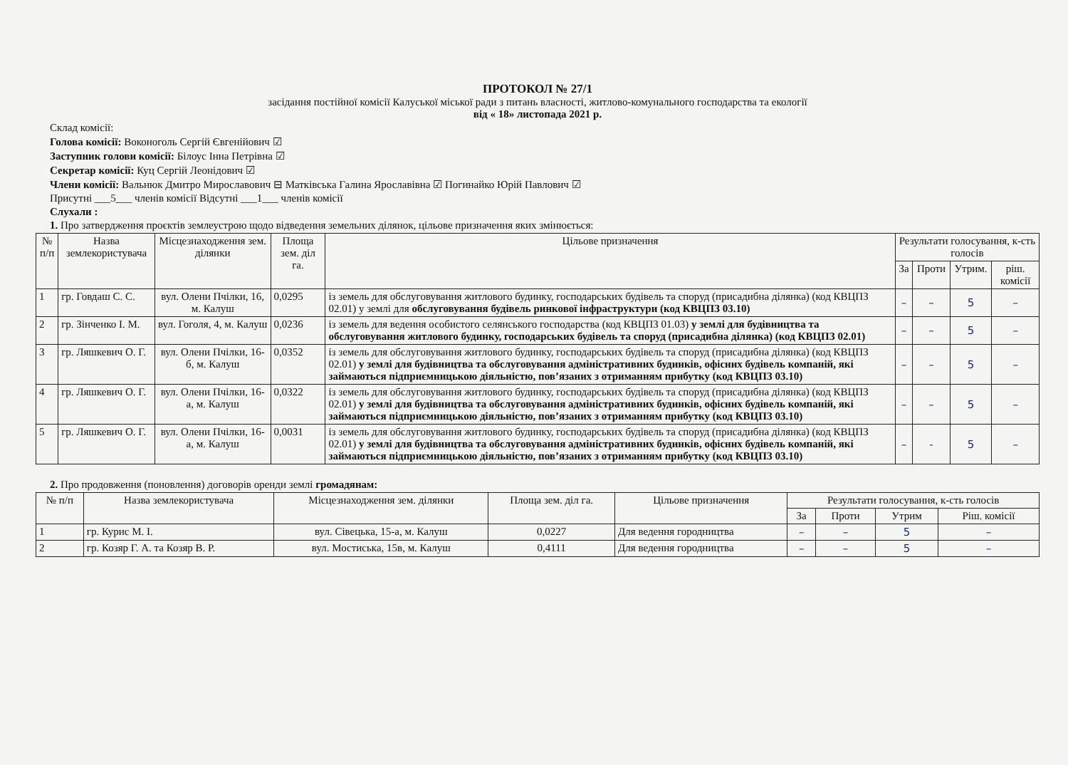ПРОТОКОЛ № 27/1
засідання постійної комісії Калуської міської ради з питань власності, житлово-комунального господарства та екології
від « 18» листопада 2021 р.
Склад комісії:
Голова комісії: Воконоголь Сергій Євгенійович ☑
Заступник голови комісії: Білоус Інна Петрівна ☑
Секретар комісії: Куц Сергій Леонідович ☑
Члени комісії: Вальнюк Дмитро Мирославович ⊟ Матківська Галина Ярославівна ☑ Погинайко Юрій Павлович ☑
Присутні ___5___ членів комісії Відсутні ___1___ членів комісії
Слухали :
1. Про затвердження проєктів землеустрою щодо відведення земельних ділянок, цільове призначення яких змінюється:
| № п/п | Назва землекористувача | Місцезнаходження зем. ділянки | Площа зем. діл га. | Цільове призначення | Результати голосування, к-сть голосів | | | |
| --- | --- | --- | --- | --- | --- | --- | --- | --- |
| | | | | | За | Проти | Утрим. | ріш. комісії |
| 1 | гр. Говдаш С. С. | вул. Олени Пчілки, 16, м. Калуш | 0,0295 | із земель для обслуговування житлового будинку, господарських будівель та споруд (присадибна ділянка) (код КВЦПЗ 02.01) у землі для обслуговування будівель ринкової інфраструктури (код КВЦПЗ 03.10) | – | – | 5 | – |
| 2 | гр. Зінченко І. М. | вул. Гоголя, 4, м. Калуш | 0,0236 | із земель для ведення особистого селянського господарства (код КВЦПЗ 01.03) у землі для будівництва та обслуговування житлового будинку, господарських будівель та споруд (присадибна ділянка) (код КВЦПЗ 02.01) | – | – | 5 | – |
| 3 | гр. Ляшкевич О. Г. | вул. Олени Пчілки, 16-б, м. Калуш | 0,0352 | із земель для обслуговування житлового будинку, господарських будівель та споруд (присадибна ділянка) (код КВЦПЗ 02.01) у землі для будівництва та обслуговування адміністративних будинків, офісних будівель компаній, які займаються підприємницькою діяльністю, пов’язаних з отриманням прибутку (код КВЦПЗ 03.10) | – | – | 5 | – |
| 4 | гр. Ляшкевич О. Г. | вул. Олени Пчілки, 16-а, м. Калуш | 0,0322 | із земель для обслуговування житлового будинку, господарських будівель та споруд (присадибна ділянка) (код КВЦПЗ 02.01) у землі для будівництва та обслуговування адміністративних будинків, офісних будівель компаній, які займаються підприємницькою діяльністю, пов’язаних з отриманням прибутку (код КВЦПЗ 03.10) | – | – | 5 | – |
| 5 | гр. Ляшкевич О. Г. | вул. Олени Пчілки, 16-а, м. Калуш | 0,0031 | із земель для обслуговування житлового будинку, господарських будівель та споруд (присадибна ділянка) (код КВЦПЗ 02.01) у землі для будівництва та обслуговування адміністративних будинків, офісних будівель компаній, які займаються підприємницькою діяльністю, пов’язаних з отриманням прибутку (код КВЦПЗ 03.10) | – | - | 5 | – |
2. Про продовження (поновлення) договорів оренди землі громадянам:
| № п/п | Назва землекористувача | Місцезнаходження зем. ділянки | Площа зем. діл га. | Цільове призначення | Результати голосування, к-сть голосів | | | |
| --- | --- | --- | --- | --- | --- | --- | --- | --- |
| | | | | | За | Проти | Утрим | Ріш. комісії |
| 1 | гр. Курис М. І. | вул. Сівецька, 15-а, м. Калуш | 0,0227 | Для ведення городництва | – | – | 5 | – |
| 2 | гр. Козяр Г. А. та Козяр В. Р. | вул. Мостиська, 15в, м. Калуш | 0,4111 | Для ведення городництва | – | – | 5 | – |